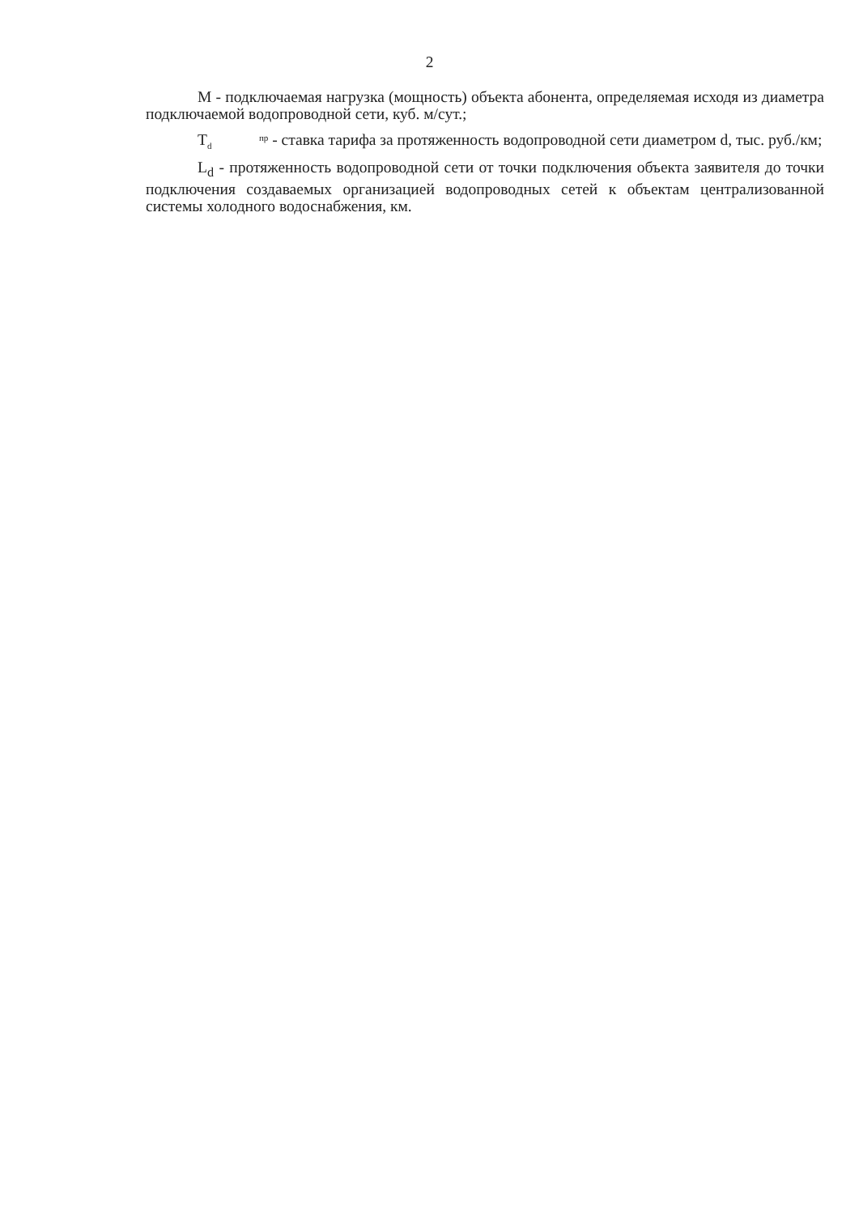2
М - подключаемая нагрузка (мощность) объекта абонента, определяемая исходя из диаметра подключаемой водопроводной сети, куб. м/сут.;
Тпр
d - ставка тарифа за протяженность водопроводной сети диаметром d, тыс. руб./км;
L<sub>d</sub> - протяженность водопроводной сети от точки подключения объекта заявителя до точки подключения создаваемых организацией водопроводных сетей к объектам централизованной системы холодного водоснабжения, км.